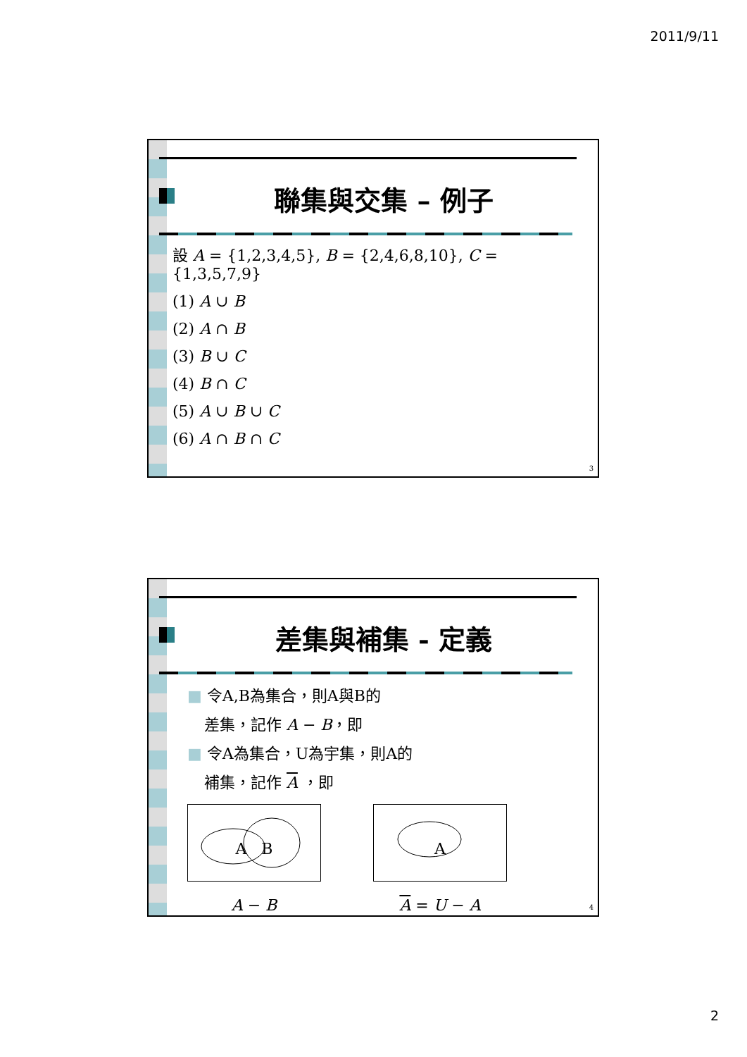2011/9/11
聯集與交集 – 例子
設 A = {1,2,3,4,5}, B = {2,4,6,8,10}, C = {1,3,5,7,9}
(1) A ∪ B
(2) A ∩ B
(3) B ∪ C
(4) B ∩ C
(5) A ∪ B ∪ C
(6) A ∩ B ∩ C
3
差集與補集 - 定義
■ 令A,B為集合，則A與B的
差集，記作 A − B，即
■ 令A為集合，U為宇集，則A的
補集，記作 A ，即
A B
A − B
A
A = U − A
4
2